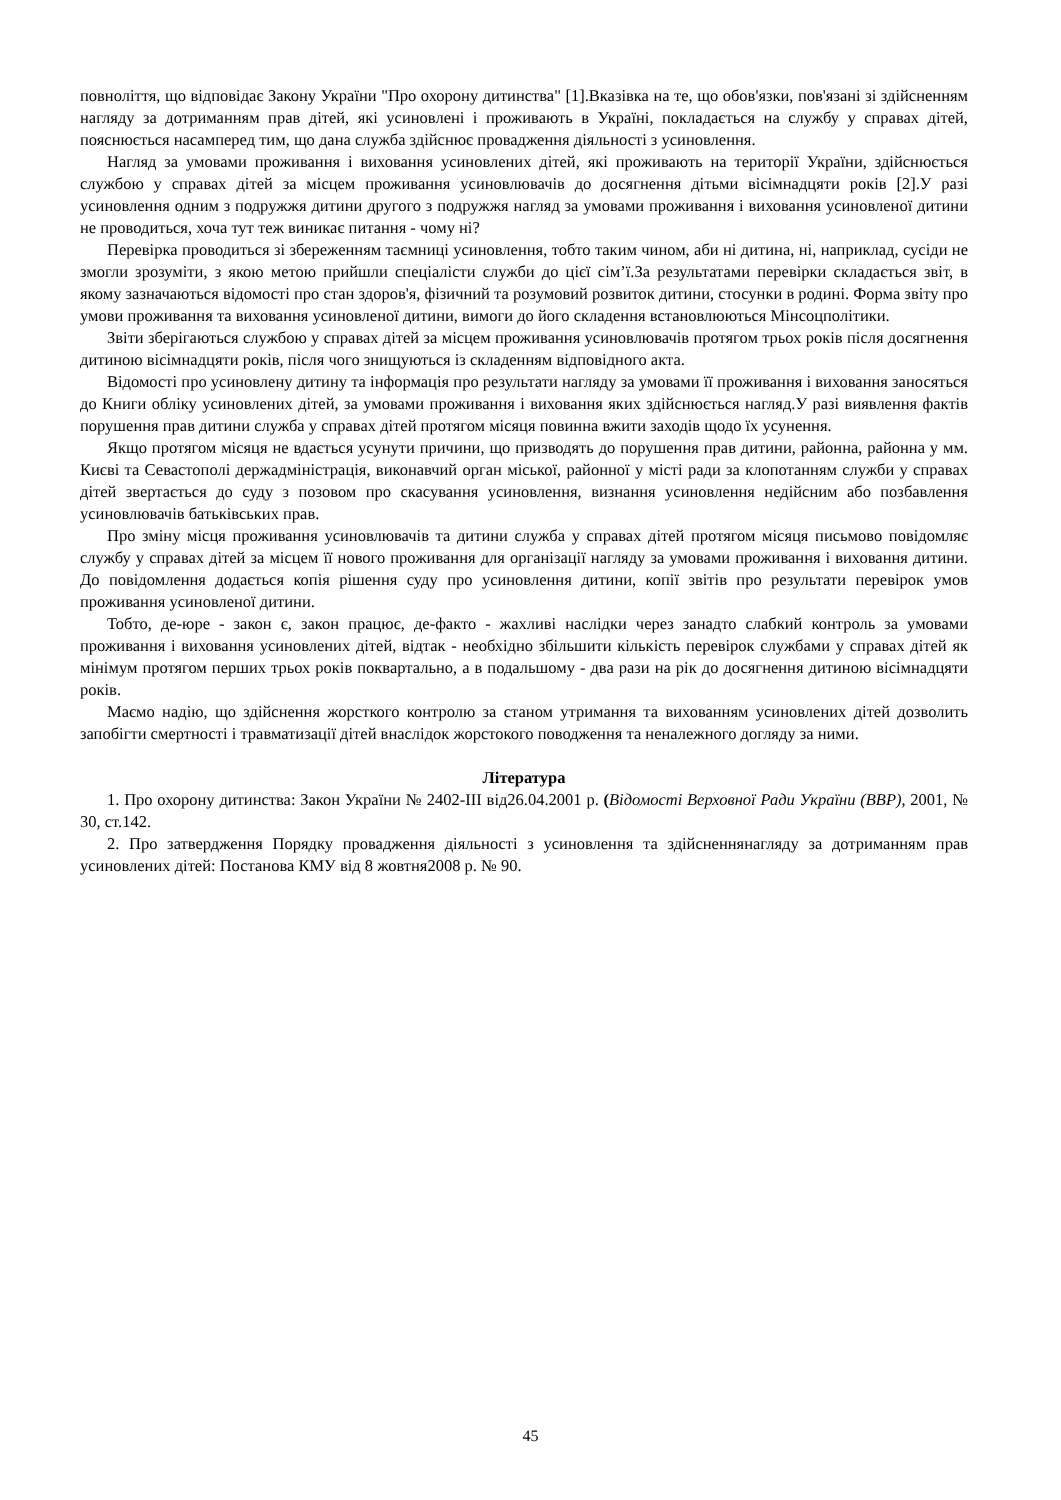повноліття, що відповідає Закону України "Про охорону дитинства" [1].Вказівка на те, що обов'язки, пов'язані зі здійсненням нагляду за дотриманням прав дітей, які усиновлені і проживають в Україні, покладається на службу у справах дітей, пояснюється насамперед тим, що дана служба здійснює провадження діяльності з усиновлення.
Нагляд за умовами проживання і виховання усиновлених дітей, які проживають на території України, здійснюється службою у справах дітей за місцем проживання усиновлювачів до досягнення дітьми вісімнадцяти років [2].У разі усиновлення одним з подружжя дитини другого з подружжя нагляд за умовами проживання і виховання усиновленої дитини не проводиться, хоча тут теж виникає питання - чому ні?
Перевірка проводиться зі збереженням таємниці усиновлення, тобто таким чином, аби ні дитина, ні, наприклад, сусіди не змогли зрозуміти, з якою метою прийшли спеціалісти служби до цієї сім’ї.За результатами перевірки складається звіт, в якому зазначаються відомості про стан здоров'я, фізичний та розумовий розвиток дитини, стосунки в родині. Форма звіту про умови проживання та виховання усиновленої дитини, вимоги до його складення встановлюються Мінсоцполітики.
Звіти зберігаються службою у справах дітей за місцем проживання усиновлювачів протягом трьох років після досягнення дитиною вісімнадцяти років, після чого знищуються із складенням відповідного акта.
Відомості про усиновлену дитину та інформація про результати нагляду за умовами її проживання і виховання заносяться до Книги обліку усиновлених дітей, за умовами проживання і виховання яких здійснюється нагляд.У разі виявлення фактів порушення прав дитини служба у справах дітей протягом місяця повинна вжити заходів щодо їх усунення.
Якщо протягом місяця не вдається усунути причини, що призводять до порушення прав дитини, районна, районна у мм. Києві та Севастополі держадміністрація, виконавчий орган міської, районної у місті ради за клопотанням служби у справах дітей звертається до суду з позовом про скасування усиновлення, визнання усиновлення недійсним або позбавлення усиновлювачів батьківських прав.
Про зміну місця проживання усиновлювачів та дитини служба у справах дітей протягом місяця письмово повідомляє службу у справах дітей за місцем її нового проживання для організації нагляду за умовами проживання і виховання дитини. До повідомлення додається копія рішення суду про усиновлення дитини, копії звітів про результати перевірок умов проживання усиновленої дитини.
Тобто, де-юре - закон є, закон працює, де-факто - жахливі наслідки через занадто слабкий контроль за умовами проживання і виховання усиновлених дітей, відтак - необхідно збільшити кількість перевірок службами у справах дітей як мінімум протягом перших трьох років поквартально, а в подальшому - два рази на рік до досягнення дитиною вісімнадцяти років.
Маємо надію, що здійснення жорсткого контролю за станом утримання та вихованням усиновлених дітей дозволить запобігти смертності і травматизації дітей внаслідок жорстокого поводження та неналежного догляду за ними.
Література
1. Про охорону дитинства: Закон України № 2402-III від26.04.2001 р. (Відомості Верховної Ради України (ВВР), 2001, № 30, ст.142.
2. Про затвердження Порядку провадження діяльності з усиновлення та здійсненнянагляду за дотриманням прав усиновлених дітей: Постанова КМУ від 8 жовтня2008 р. № 90.
45